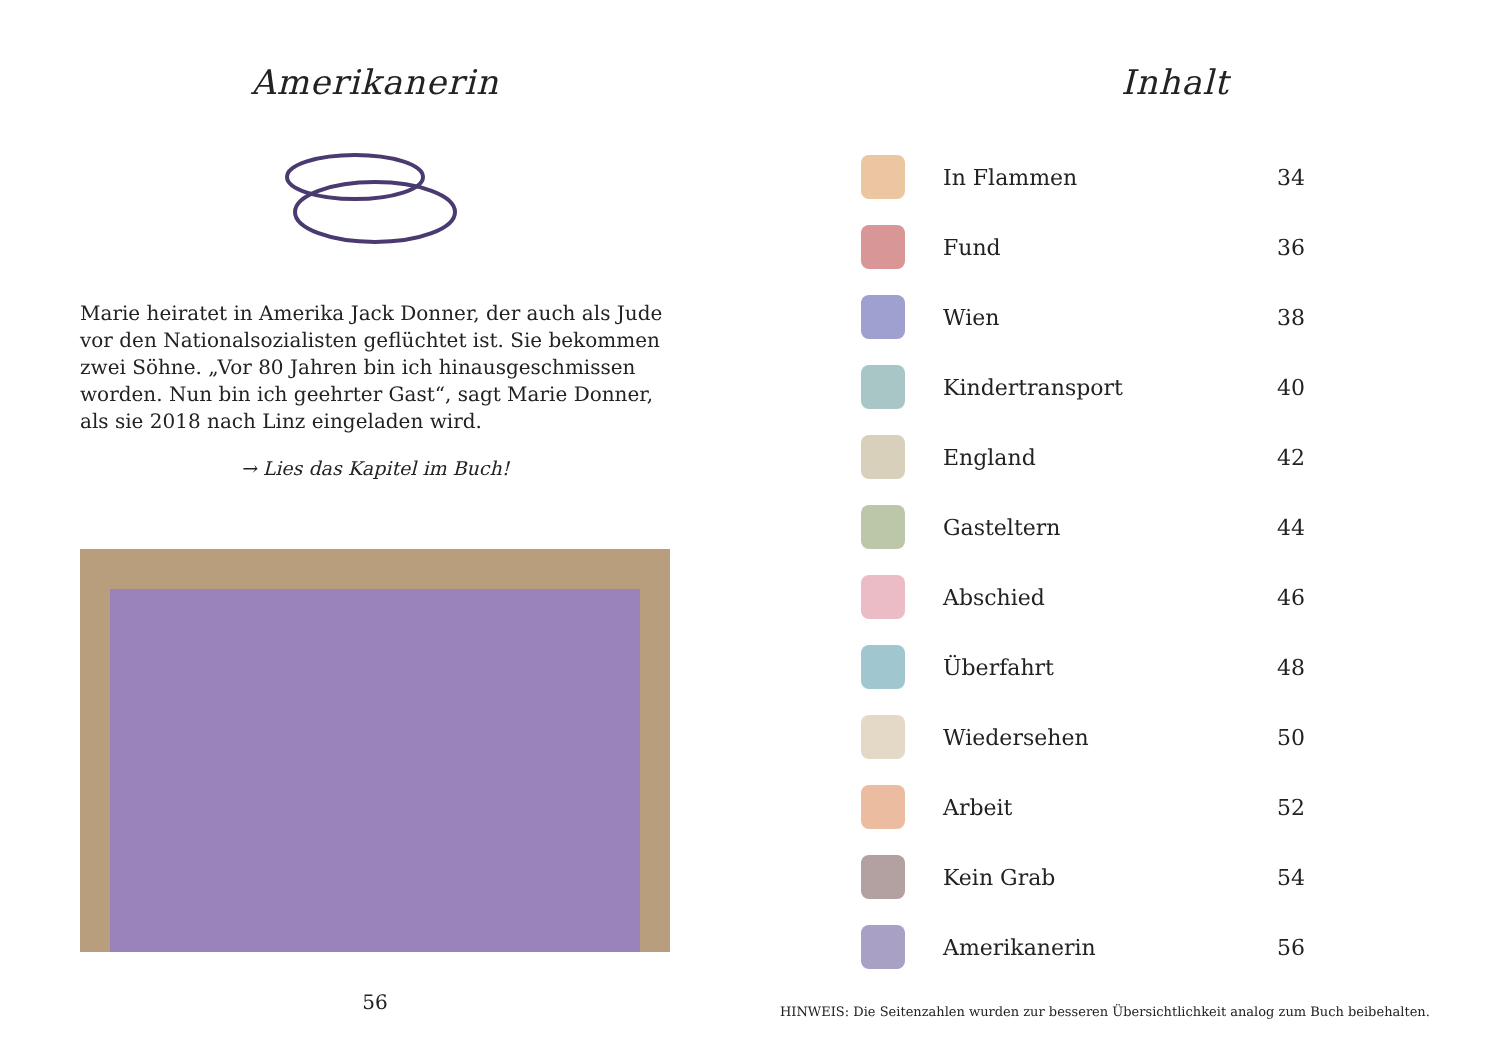Amerikanerin
Marie heiratet in Amerika Jack Donner, der auch als Jude vor den Nationalsozialisten geflüchtet ist. Sie bekommen zwei Söhne. „Vor 80 Jahren bin ich hinausgeschmissen worden. Nun bin ich geehrter Gast“, sagt Marie Donner, als sie 2018 nach Linz eingeladen wird.
→ Lies das Kapitel im Buch!
56
Inhalt
| | In Flammen | 34 |
| | Fund | 36 |
| | Wien | 38 |
| | Kindertransport | 40 |
| | England | 42 |
| | Gasteltern | 44 |
| | Abschied | 46 |
| | Überfahrt | 48 |
| | Wiedersehen | 50 |
| | Arbeit | 52 |
| | Kein Grab | 54 |
| | Amerikanerin | 56 |
HINWEIS: Die Seitenzahlen wurden zur besseren Übersichtlichkeit analog zum Buch beibehalten.